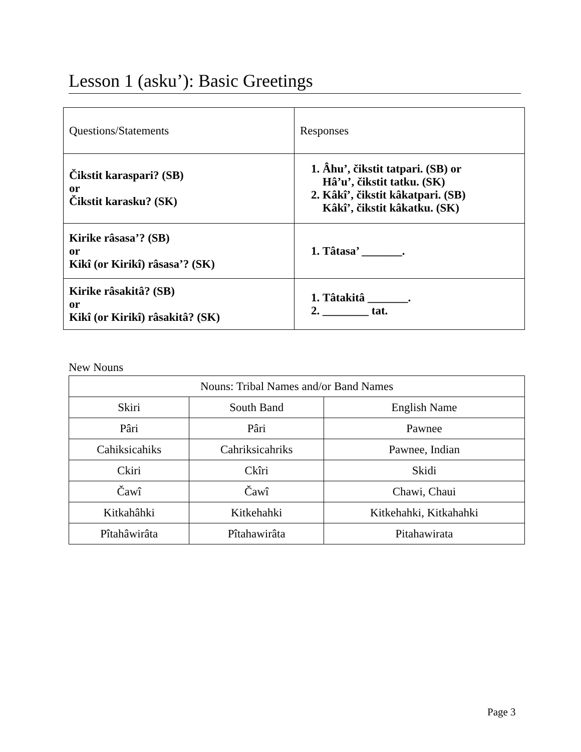Lesson 1 (asku’): Basic Greetings
| Questions/Statements | Responses |
| Čikstit karaspari? (SB) or Čikstit karasku? (SK) | 1. Âhu’, čikstit tatpari. (SB) or Hâ’u’, čikstit tatku. (SK) 2. Kâkî’, čikstit kâkatpari. (SB) Kâkî’, čikstit kâkatku. (SK) |
| Kirike râsasa’? (SB) or Kikî (or Kirikî) râsasa’? (SK) | 1. Tâtasa’ _______. |
| Kirike râsakitâ? (SB) or Kikî (or Kirikî) râsakitâ? (SK) | 1. Tâtakitâ _______. 2. ________ tat. |
New Nouns
| Nouns: Tribal Names and/or Band Names | | |
| --- | --- | --- |
| Skiri | South Band | English Name |
| Pâri | Pâri | Pawnee |
| Cahiksicahiks | Cahriksicahriks | Pawnee, Indian |
| Ckiri | Ckîri | Skidi |
| Čawî | Čawî | Chawi, Chaui |
| Kitkahâhki | Kitkehahki | Kitkehahki, Kitkahahki |
| Pîtahâwirâta | Pîtahawirâta | Pitahawirata |
Page 3